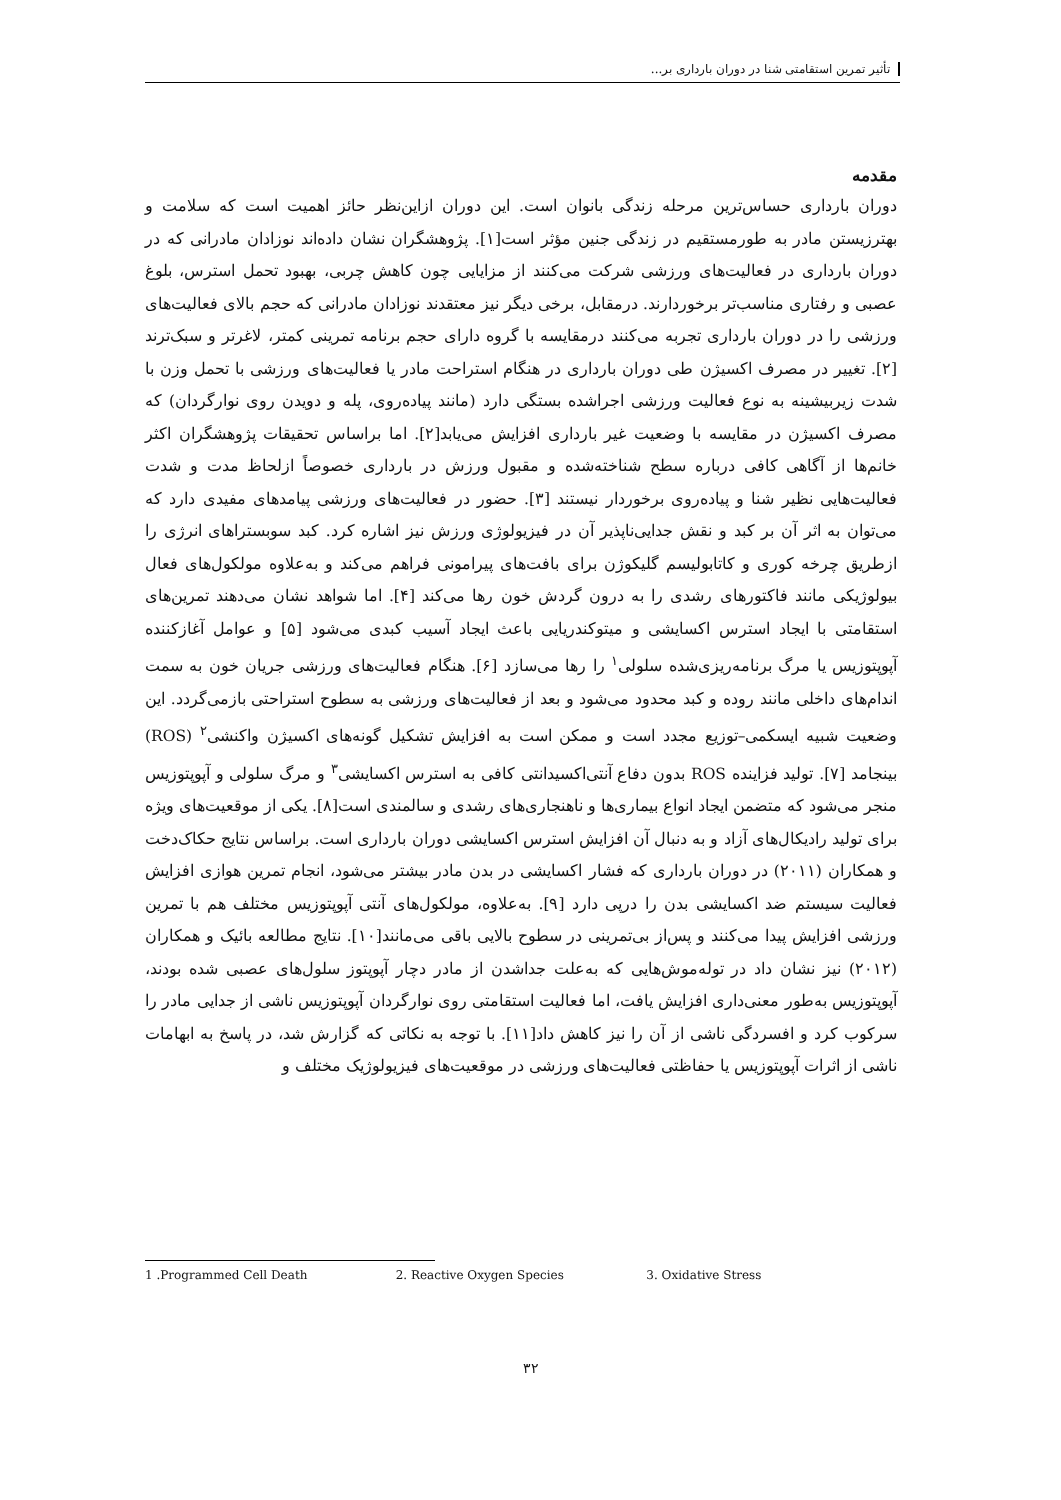تأثیر تمرین استقامتی شنا در دوران بارداری بر...
مقدمه
دوران بارداری حساس‌ترین مرحله زندگی بانوان است. این دوران ازاین‌نظر حائز اهمیت است که سلامت و بهتر‌زیستن مادر به طورمستقیم در زندگی جنین مؤثر است[۱]. پژوهشگران نشان داده‌اند نوزادان مادرانی که در دوران بارداری در فعالیت‌های ورزشی شرکت می‌کنند از مزایایی چون کاهش چربی، بهبود تحمل استرس، بلوغ عصبی و رفتاری مناسب‌تر برخوردارند. درمقابل، برخی دیگر نیز معتقدند نوزادان مادرانی که حجم بالای فعالیت‌های ورزشی را در دوران بارداری تجربه می‌کنند درمقایسه با گروه دارای حجم برنامه تمرینی کمتر، لاغرتر و سبک‌ترند [۲]. تغییر در مصرف اکسیژن طی دوران بارداری در هنگام استراحت مادر یا فعالیت‌های ورزشی با تحمل وزن با شدت زیربیشینه به نوع فعالیت ورزشی اجراشده بستگی دارد (مانند پیاده‌روی، پله و دویدن روی نوارگردان) که مصرف اکسیژن در مقایسه با وضعیت غیر بارداری افزایش می‌یابد[۲]. اما براساس تحقیقات پژوهشگران اکثر خانم‌ها از آگاهی کافی درباره سطح شناخته‌شده و مقبول ورزش در بارداری خصوصاً ازلحاظ مدت و شدت فعالیت‌هایی نظیر شنا و پیاده‌روی برخوردار نیستند [۳]. حضور در فعالیت‌های ورزشی پیامدهای مفیدی دارد که می‌توان به اثر آن بر کبد و نقش جدایی‌ناپذیر آن در فیزیولوژی ورزش نیز اشاره کرد. کبد سوبستراهای انرژی را ازطریق چرخه کوری و کاتابولیسم گلیکوژن برای بافت‌های پیرامونی فراهم می‌کند و به‌علاوه مولکول‌های فعال بیولوژیکی مانند فاکتورهای رشدی را به درون گردش خون رها می‌کند [۴]. اما شواهد نشان می‌دهند تمرین‌های استقامتی با ایجاد استرس اکسایشی و میتوکندریایی باعث ایجاد آسیب کبدی می‌شود [۵] و عوامل آغازکننده آپوپتوزیس یا مرگ برنامه‌ریزی‌شده سلولی<sup>۱</sup> را رها می‌سازد [۶]. هنگام فعالیت‌های ورزشی جریان خون به سمت اندام‌های داخلی مانند روده و کبد محدود می‌شود و بعد از فعالیت‌های ورزشی به سطوح استراحتی بازمی‌گردد. این وضعیت شبیه ایسکمی–توزیع مجدد است و ممکن است به افزایش تشکیل گونه‌های اکسیژن واکنشی<sup>۲</sup> (ROS) بینجامد [۷]. تولید فزاینده ROS بدون دفاع آنتی‌اکسیدانتی کافی به استرس اکسایشی<sup>۳</sup> و مرگ سلولی و آپوپتوزیس منجر می‌شود که متضمن ایجاد انواع بیماری‌ها و ناهنجاری‌های رشدی و سالمندی است[۸]. یکی از موقعیت‌های ویژه برای تولید رادیکال‌های آزاد و به دنبال آن افزایش استرس اکسایشی دوران بارداری است. براساس نتایج حکاک‌دخت و همکاران (۲۰۱۱) در دوران بارداری که فشار اکسایشی در بدن مادر بیشتر می‌شود، انجام تمرین هوازی افزایش فعالیت سیستم ضد اکسایشی بدن را درپی دارد [۹]. به‌علاوه، مولکول‌های آنتی آپوپتوزیس مختلف هم با تمرین ورزشی افزایش پیدا می‌کنند و پس‌از بی‌تمرینی در سطوح بالایی باقی می‌مانند[۱۰]. نتایج مطالعه بائیک و همکاران (۲۰۱۲) نیز نشان داد در توله‌موش‌هایی که به‌علت جداشدن از مادر دچار آپوپتوز سلول‌های عصبی شده بودند، آپوپتوزیس به‌طور معنی‌داری افزایش یافت، اما فعالیت استقامتی روی نوارگردان آپوپتوزیس ناشی از جدایی مادر را سرکوب کرد و افسردگی ناشی از آن را نیز کاهش داد[۱۱]. با توجه به نکاتی که گزارش شد، در پاسخ به ابهامات ناشی از اثرات آپوپتوزیس یا حفاظتی فعالیت‌های ورزشی در موقعیت‌های فیزیولوژیک مختلف و
1 .Programmed Cell Death 2. Reactive Oxygen Species 3. Oxidative Stress
۳۲